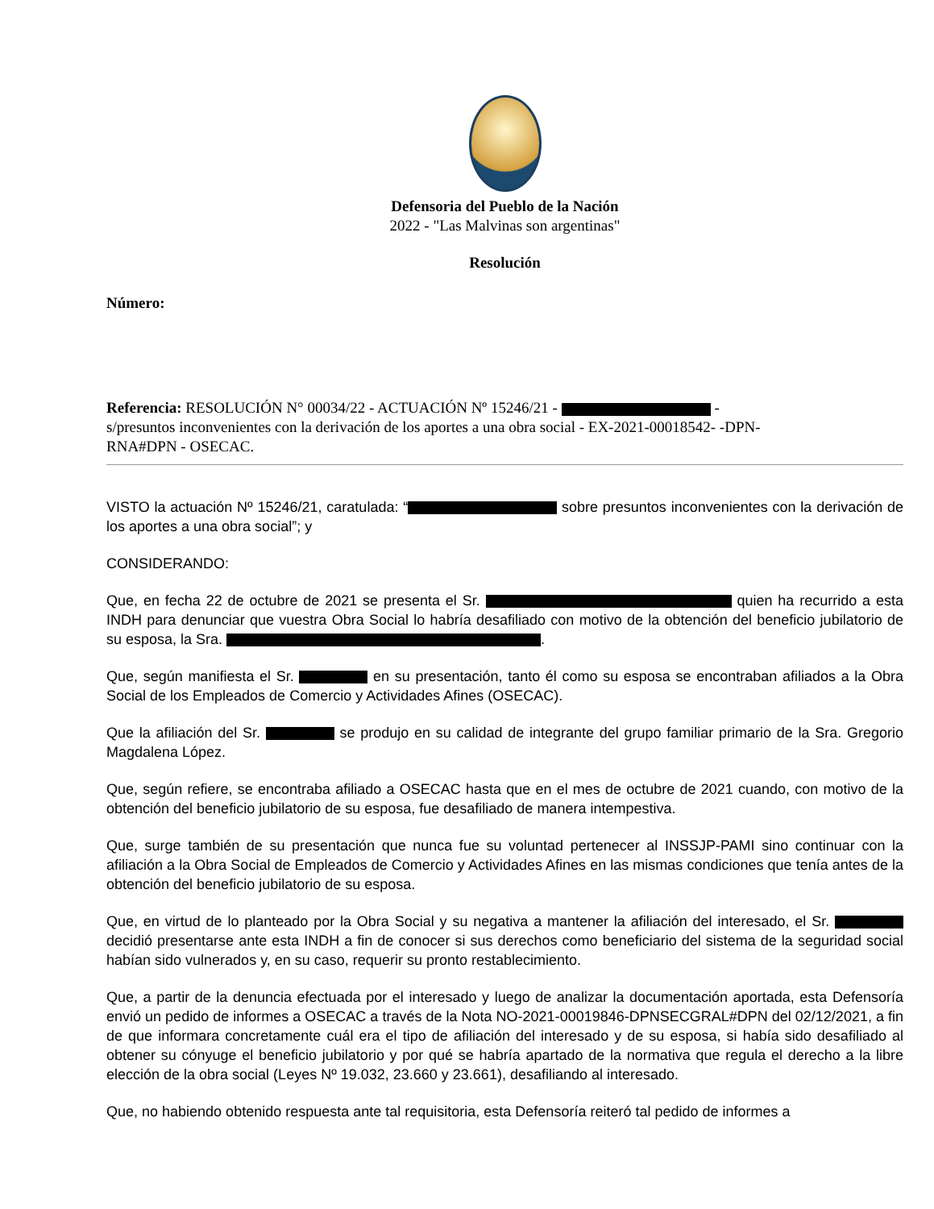Defensoria del Pueblo de la Nación
2022 - "Las Malvinas son argentinas"
Resolución
Número:
Referencia: RESOLUCIÓN N° 00034/22 - ACTUACIÓN Nº 15246/21 - -
s/presuntos inconvenientes con la derivación de los aportes a una obra social - EX-2021-00018542- -DPN-
RNA#DPN - OSECAC.
VISTO la actuación Nº 15246/21, caratulada: “ sobre presuntos inconvenientes con la derivación de los aportes a una obra social”; y
CONSIDERANDO:
Que, en fecha 22 de octubre de 2021 se presenta el Sr. quien ha recurrido a esta INDH para denunciar que vuestra Obra Social lo habría desafiliado con motivo de la obtención del beneficio jubilatorio de su esposa, la Sra. .
Que, según manifiesta el Sr. en su presentación, tanto él como su esposa se encontraban afiliados a la Obra Social de los Empleados de Comercio y Actividades Afines (OSECAC).
Que la afiliación del Sr. se produjo en su calidad de integrante del grupo familiar primario de la Sra. Gregorio Magdalena López.
Que, según refiere, se encontraba afiliado a OSECAC hasta que en el mes de octubre de 2021 cuando, con motivo de la obtención del beneficio jubilatorio de su esposa, fue desafiliado de manera intempestiva.
Que, surge también de su presentación que nunca fue su voluntad pertenecer al INSSJP-PAMI sino continuar con la afiliación a la Obra Social de Empleados de Comercio y Actividades Afines en las mismas condiciones que tenía antes de la obtención del beneficio jubilatorio de su esposa.
Que, en virtud de lo planteado por la Obra Social y su negativa a mantener la afiliación del interesado, el Sr. decidió presentarse ante esta INDH a fin de conocer si sus derechos como beneficiario del sistema de la seguridad social habían sido vulnerados y, en su caso, requerir su pronto restablecimiento.
Que, a partir de la denuncia efectuada por el interesado y luego de analizar la documentación aportada, esta Defensoría envió un pedido de informes a OSECAC a través de la Nota NO-2021-00019846-DPNSECGRAL#DPN del 02/12/2021, a fin de que informara concretamente cuál era el tipo de afiliación del interesado y de su esposa, si había sido desafiliado al obtener su cónyuge el beneficio jubilatorio y por qué se habría apartado de la normativa que regula el derecho a la libre elección de la obra social (Leyes Nº 19.032, 23.660 y 23.661), desafiliando al interesado.
Que, no habiendo obtenido respuesta ante tal requisitoria, esta Defensoría reiteró tal pedido de informes a